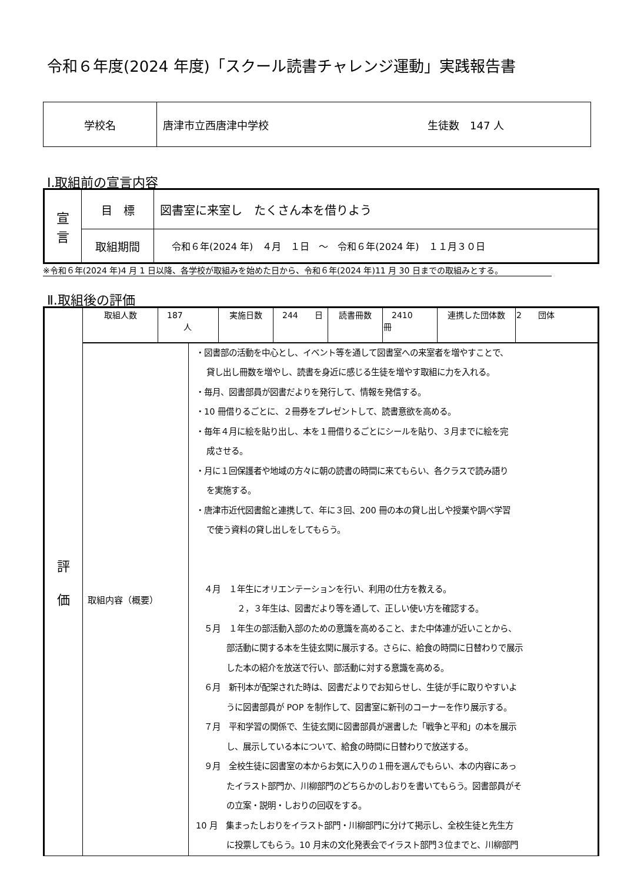令和６年度(2024 年度)「スクール読書チャレンジ運動」実践報告書
| 学校名 | 唐津市立西唐津中学校 生徒数 147 人 |
Ⅰ.取組前の宣言内容
| 宣 言 | 目 標 | 図書室に来室し たくさん本を借りよう |
| | 取組期間 | 令和６年(2024 年) ４月 １日 ～ 令和６年(2024 年) １１月３０日 |
※令和６年(2024 年)4 月 1 日以降、各学校が取組みを始めた日から、令和６年(2024 年)11 月 30 日までの取組みとする。
Ⅱ.取組後の評価
| 評 価 | / 取組人数 / 187 人 / 実施日数 / 244 日 / 読書冊数 / 2410 冊 / 連携した団体数 / 2 団体 / | |
| | 取組内容（概要） | ・図書部の活動を中心とし、イベント等を通して図書室への来室者を増やすことで、 貸し出し冊数を増やし、読書を身近に感じる生徒を増やす取組に力を入れる。 ・毎月、図書部員が図書だよりを発行して、情報を発信する。 ・10 冊借りるごとに、２冊券をプレゼントして、読書意欲を高める。 ・毎年４月に絵を貼り出し、本を１冊借りるごとにシールを貼り、３月までに絵を完 成させる。 ・月に１回保護者や地域の方々に朝の読書の時間に来てもらい、各クラスで読み語り を実施する。 ・唐津市近代図書館と連携して、年に３回、200 冊の本の貸し出しや授業や調べ学習 で使う資料の貸し出しをしてもらう。 ４月 １年生にオリエンテーションを行い、利用の仕方を教える。 ２，３年生は、図書だより等を通して、正しい使い方を確認する。 ５月 １年生の部活動入部のための意識を高めること、また中体連が近いことから、 部活動に関する本を生徒玄関に展示する。さらに、給食の時間に日替わりで展示 した本の紹介を放送で行い、部活動に対する意識を高める。 ６月 新刊本が配架された時は、図書だよりでお知らせし、生徒が手に取りやすいよ うに図書部員が POP を制作して、図書室に新刊のコーナーを作り展示する。 ７月 平和学習の関係で、生徒玄関に図書部員が選書した「戦争と平和」の本を展示 し、展示している本について、給食の時間に日替わりで放送する。 ９月 全校生徒に図書室の本からお気に入りの１冊を選んでもらい、本の内容にあっ たイラスト部門か、川柳部門のどちらかのしおりを書いてもらう。図書部員がそ の立案・説明・しおりの回収をする。 10 月 集まったしおりをイラスト部門・川柳部門に分けて掲示し、全校生徒と先生方 に投票してもらう。10 月末の文化発表会でイラスト部門３位までと、川柳部門 |